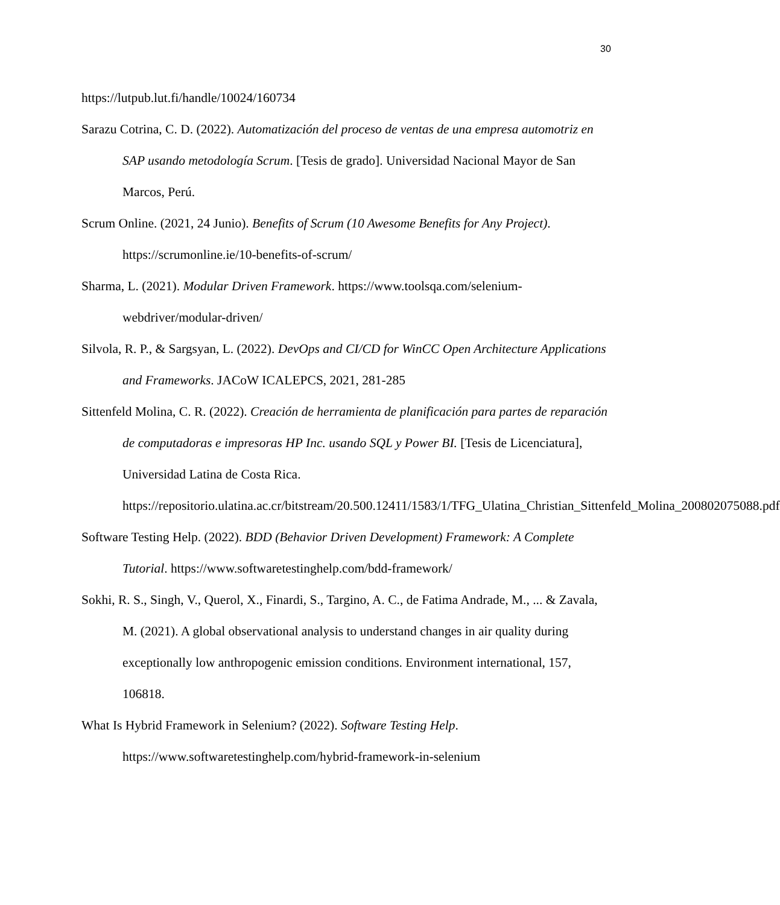30
https://lutpub.lut.fi/handle/10024/160734
Sarazu Cotrina, C. D. (2022). Automatización del proceso de ventas de una empresa automotriz en SAP usando metodología Scrum. [Tesis de grado]. Universidad Nacional Mayor de San Marcos, Perú.
Scrum Online. (2021, 24 Junio). Benefits of Scrum (10 Awesome Benefits for Any Project). https://scrumonline.ie/10-benefits-of-scrum/
Sharma, L. (2021). Modular Driven Framework. https://www.toolsqa.com/selenium-webdriver/modular-driven/
Silvola, R. P., & Sargsyan, L. (2022). DevOps and CI/CD for WinCC Open Architecture Applications and Frameworks. JACoW ICALEPCS, 2021, 281-285
Sittenfeld Molina, C. R. (2022). Creación de herramienta de planificación para partes de reparación de computadoras e impresoras HP Inc. usando SQL y Power BI. [Tesis de Licenciatura], Universidad Latina de Costa Rica. https://repositorio.ulatina.ac.cr/bitstream/20.500.12411/1583/1/TFG_Ulatina_Christian_Sittenfeld_Molina_200802075088.pdf
Software Testing Help. (2022). BDD (Behavior Driven Development) Framework: A Complete Tutorial. https://www.softwaretestinghelp.com/bdd-framework/
Sokhi, R. S., Singh, V., Querol, X., Finardi, S., Targino, A. C., de Fatima Andrade, M., ... & Zavala, M. (2021). A global observational analysis to understand changes in air quality during exceptionally low anthropogenic emission conditions. Environment international, 157, 106818.
What Is Hybrid Framework in Selenium? (2022). Software Testing Help. https://www.softwaretestinghelp.com/hybrid-framework-in-selenium